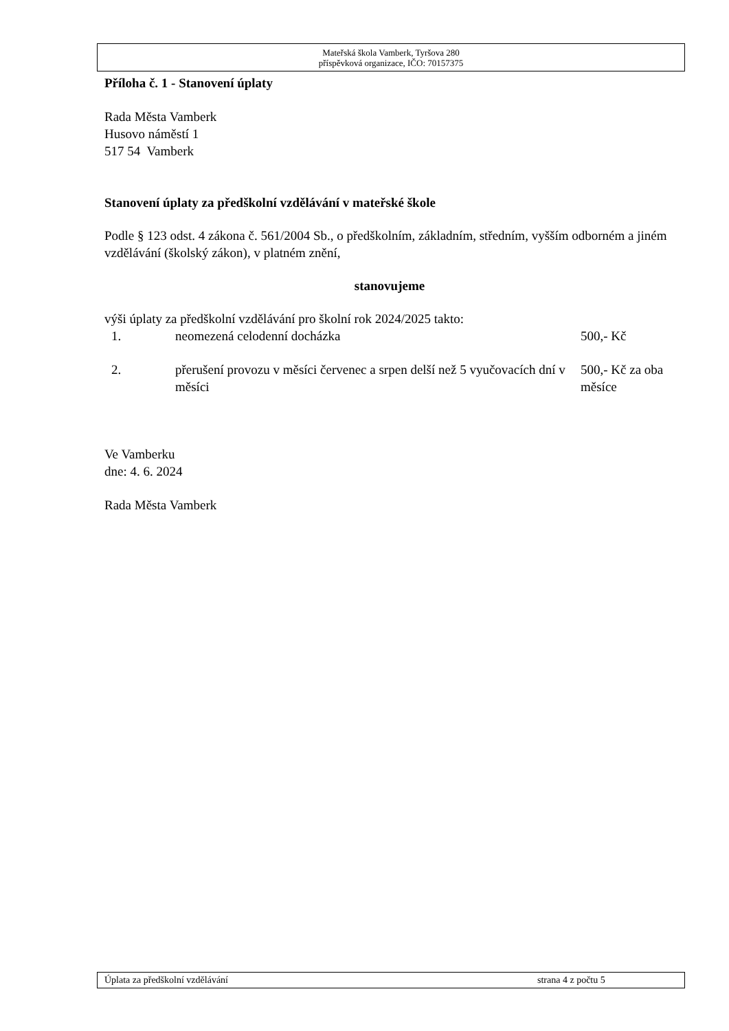Mateřská škola Vamberk, Tyršova 280
příspěvková organizace, IČO: 70157375
Příloha č. 1 - Stanovení úplaty
Rada Města Vamberk
Husovo náměstí 1
517 54 Vamberk
Stanovení úplaty za předškolní vzdělávání v mateřské škole
Podle § 123 odst. 4 zákona č. 561/2004 Sb., o předškolním, základním, středním, vyšším odborném a jiném vzdělávání (školský zákon), v platném znění,
stanovujeme
výši úplaty za předškolní vzdělávání pro školní rok 2024/2025 takto:
| 1. | neomezená celodenní docházka | 500,- Kč |
| 2. | přerušení provozu v měsíci červenec a srpen delší než 5 vyučovacích dní v měsíci | 500,- Kč za oba měsíce |
Ve Vamberku
dne: 4. 6. 2024
Rada Města Vamberk
Úplata za předškolní vzdělávání strana 4 z počtu 5